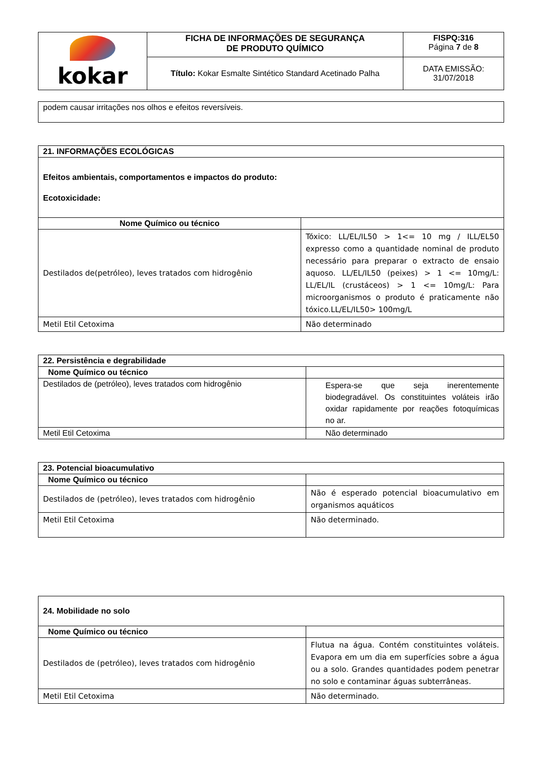| kokar | FICHA DE INFORMAÇÕES DE SEGURANÇA DE PRODUTO QUÍMICO | FISPQ:316 Página 7 de 8 |
| | Título: Kokar Esmalte Sintético Standard Acetinado Palha | DATA EMISSÃO: 31/07/2018 |
| podem causar irritações nos olhos e efeitos reversíveis. |
| 21. INFORMAÇÕES ECOLÓGICAS | |
| --- | --- |
| Efeitos ambientais, comportamentos e impactos do produto: Ecotoxicidade: | |
| Nome Químico ou técnico | |
| Destilados de(petróleo), leves tratados com hidrogênio | Tóxico: LL/EL/IL50 > 1<= 10 mg / ILL/EL50 expresso como a quantidade nominal de produto necessário para preparar o extracto de ensaio aquoso. LL/EL/IL50 (peixes) > 1 <= 10mg/L: LL/EL/IL (crustáceos) > 1 <= 10mg/L: Para microorganismos o produto é praticamente não tóxico.LL/EL/IL50> 100mg/L |
| Metil Etil Cetoxima | Não determinado |
| 22. Persistência e degrabilidade | |
| --- | --- |
| Nome Químico ou técnico | |
| Destilados de (petróleo), leves tratados com hidrogênio | Espera-se que seja inerentemente biodegradável. Os constituintes voláteis irão oxidar rapidamente por reações fotoquímicas no ar. |
| Metil Etil Cetoxima | Não determinado |
| 23. Potencial bioacumulativo | |
| --- | --- |
| Nome Químico ou técnico | |
| Destilados de (petróleo), leves tratados com hidrogênio | Não é esperado potencial bioacumulativo em organismos aquáticos |
| Metil Etil Cetoxima | Não determinado. |
| 24. Mobilidade no solo | |
| --- | --- |
| Nome Químico ou técnico | |
| Destilados de (petróleo), leves tratados com hidrogênio | Flutua na água. Contém constituintes voláteis. Evapora em um dia em superfícies sobre a água ou a solo. Grandes quantidades podem penetrar no solo e contaminar águas subterrâneas. |
| Metil Etil Cetoxima | Não determinado. |